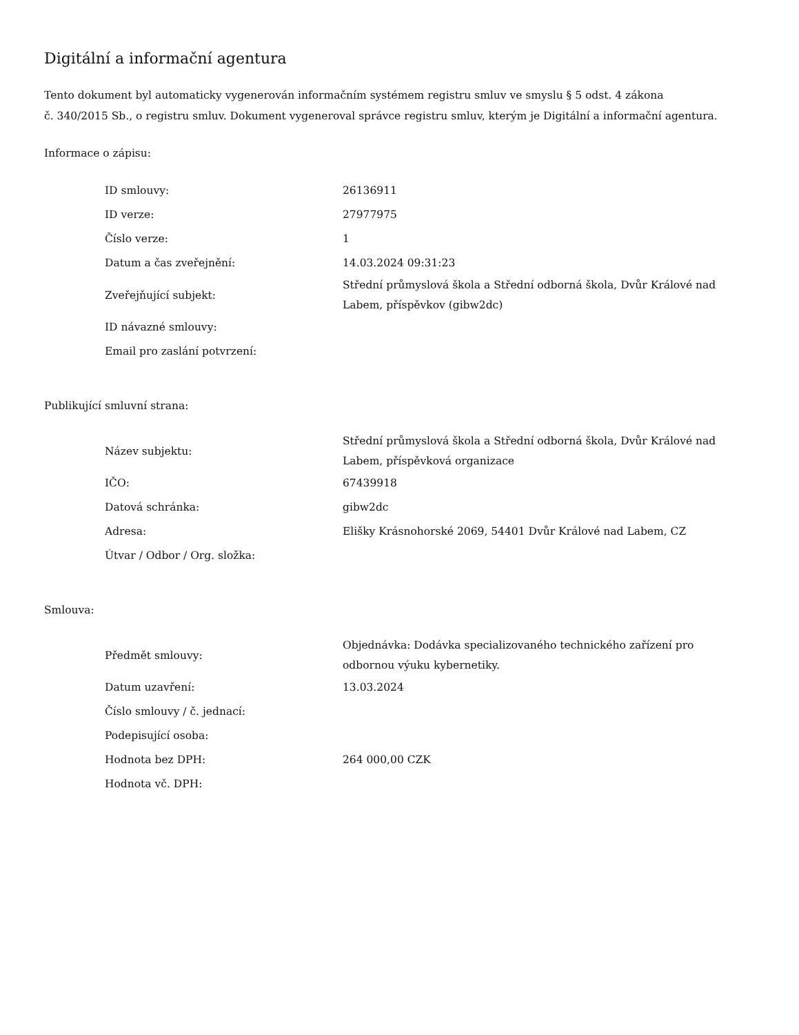Digitální a informační agentura
Tento dokument byl automaticky vygenerován informačním systémem registru smluv ve smyslu § 5 odst. 4 zákona
č. 340/2015 Sb., o registru smluv. Dokument vygeneroval správce registru smluv, kterým je Digitální a informační agentura.
Informace o zápisu:
| ID smlouvy: | 26136911 |
| ID verze: | 27977975 |
| Číslo verze: | 1 |
| Datum a čas zveřejnění: | 14.03.2024 09:31:23 |
| Zveřejňující subjekt: | Střední průmyslová škola a Střední odborná škola, Dvůr Králové nad Labem, příspěvkov (gibw2dc) |
| ID návazné smlouvy: | |
| Email pro zaslání potvrzení: | |
Publikující smluvní strana:
| Název subjektu: | Střední průmyslová škola a Střední odborná škola, Dvůr Králové nad Labem, příspěvková organizace |
| IČO: | 67439918 |
| Datová schránka: | gibw2dc |
| Adresa: | Elišky Krásnohorské 2069, 54401 Dvůr Králové nad Labem, CZ |
| Útvar / Odbor / Org. složka: | |
Smlouva:
| Předmět smlouvy: | Objednávka: Dodávka specializovaného technického zařízení pro odbornou výuku kybernetiky. |
| Datum uzavření: | 13.03.2024 |
| Číslo smlouvy / č. jednací: | |
| Podepisující osoba: | |
| Hodnota bez DPH: | 264 000,00 CZK |
| Hodnota vč. DPH: | |